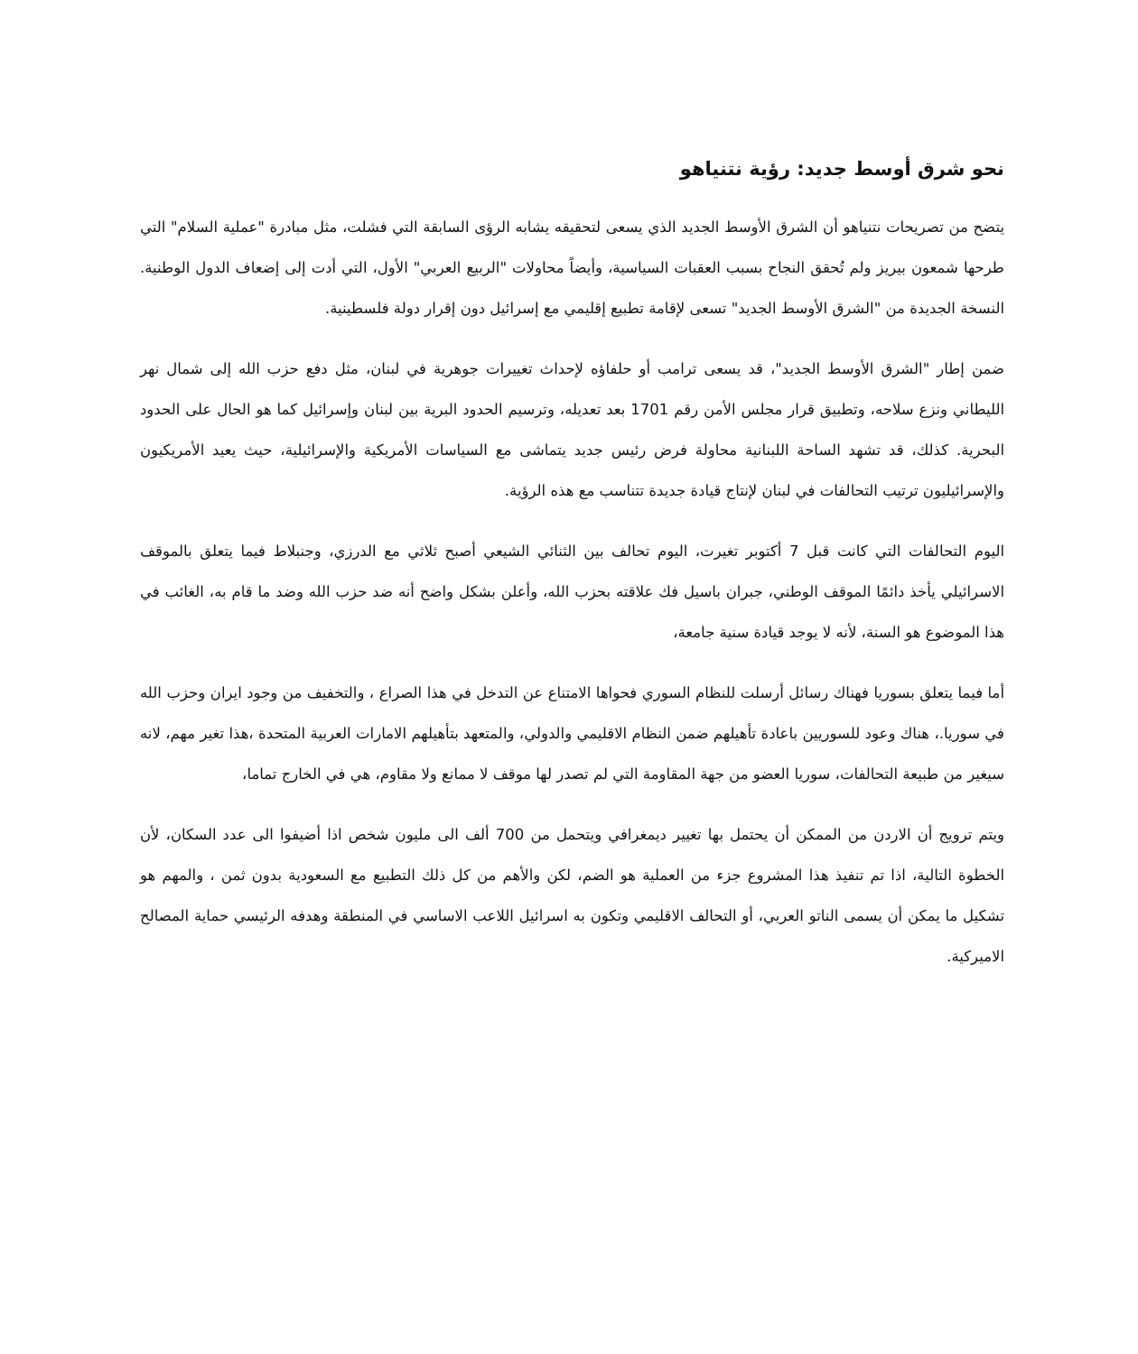نحو شرق أوسط جديد: رؤية نتنياهو
يتضح من تصريحات نتنياهو أن الشرق الأوسط الجديد الذي يسعى لتحقيقه يشابه الرؤى السابقة التي فشلت، مثل مبادرة "عملية السلام" التي طرحها شمعون بيريز ولم تُحقق النجاح بسبب العقبات السياسية، وأيضاً محاولات "الربيع العربي" الأول، التي أدت إلى إضعاف الدول الوطنية. النسخة الجديدة من "الشرق الأوسط الجديد" تسعى لإقامة تطبيع إقليمي مع إسرائيل دون إقرار دولة فلسطينية.
ضمن إطار "الشرق الأوسط الجديد"، قد يسعى ترامب أو حلفاؤه لإحداث تغييرات جوهرية في لبنان، مثل دفع حزب الله إلى شمال نهر الليطاني ونزع سلاحه، وتطبيق قرار مجلس الأمن رقم 1701 بعد تعديله، وترسيم الحدود البرية بين لبنان وإسرائيل كما هو الحال على الحدود البحرية. كذلك، قد تشهد الساحة اللبنانية محاولة فرض رئيس جديد يتماشى مع السياسات الأمريكية والإسرائيلية، حيث يعيد الأمريكيون والإسرائيليون ترتيب التحالفات في لبنان لإنتاج قيادة جديدة تتناسب مع هذه الرؤية.
اليوم التحالفات التي كانت قبل 7 أكتوبر تغيرت، اليوم تحالف بين الثنائي الشيعي أصبح ثلاثي مع الدرزي، وجنبلاط فيما يتعلق بالموقف الاسرائيلي يأخذ دائمًا الموقف الوطني، جبران باسيل فك علاقته بحزب الله، وأعلن بشكل واضح أنه ضد حزب الله وضد ما قام به، الغائب في هذا الموضوع هو السنة، لأنه لا يوجد قيادة سنية جامعة،
أما فيما يتعلق بسوريا فهناك رسائل أرسلت للنظام السوري فحواها الامتناع عن التدخل في هذا الصراع ، والتخفيف من وجود ايران وحزب الله في سوريا.، هناك وعود للسوريين باعادة تأهيلهم ضمن النظام الاقليمي والدولي، والمتعهد بتأهيلهم الامارات العربية المتحدة ،هذا تغير مهم، لانه سيغير من طبيعة التحالفات، سوريا العضو من جهة المقاومة التي لم تصدر لها موقف لا ممانع ولا مقاوم، هي في الخارج تماما،
ويتم ترويج أن الاردن من الممكن أن يحتمل بها تغيير ديمغرافي ويتحمل من 700 ألف الى مليون شخص اذا أضيفوا الى عدد السكان، لأن الخطوة التالية، اذا تم تنفيذ هذا المشروع جزء من العملية هو الضم، لكن والأهم من كل ذلك التطبيع مع السعودية بدون ثمن ، والمهم هو تشكيل ما يمكن أن يسمى الناتو العربي، أو التحالف الاقليمي وتكون به اسرائيل اللاعب الاساسي في المنطقة وهدفه الرئيسي حماية المصالح الاميركية.